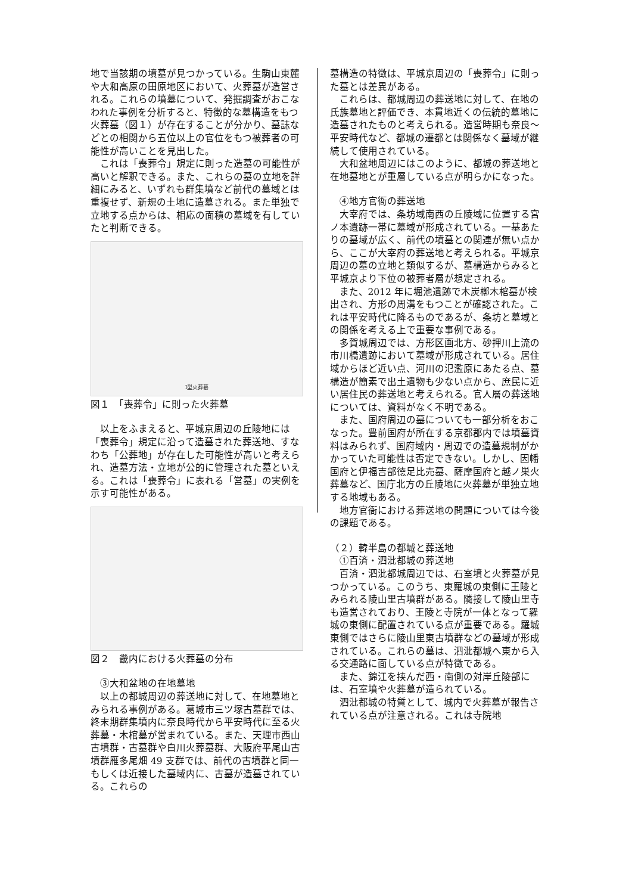地で当該期の墳墓が見つかっている。生駒山東麓や大和高原の田原地区において、火葬墓が造営される。これらの墳墓について、発掘調査がおこなわれた事例を分析すると、特徴的な墓構造をもつ火葬墓（図１）が存在することが分かり、墓誌などとの相関から五位以上の官位をもつ被葬者の可能性が高いことを見出した。
これは「喪葬令」規定に則った造墓の可能性が高いと解釈できる。また、これらの墓の立地を詳細にみると、いずれも群集墳など前代の墓域とは重複せず、新規の土地に造墓される。また単独で立地する点からは、相応の面積の墓域を有していたと判断できる。
Ⅰ型火葬墓
図１　「喪葬令」に則った火葬墓
以上をふまえると、平城京周辺の丘陵地には「喪葬令」規定に沿って造墓された葬送地、すなわち「公葬地」が存在した可能性が高いと考えられ、造墓方法・立地が公的に管理された墓といえる。これは「喪葬令」に表れる「営墓」の実例を示す可能性がある。
図２　畿内における火葬墓の分布
③大和盆地の在地墓地
以上の都城周辺の葬送地に対して、在地墓地とみられる事例がある。葛城市三ツ塚古墓群では、終末期群集墳内に奈良時代から平安時代に至る火葬墓・木棺墓が営まれている。また、天理市西山古墳群・古墓群や白川火葬墓群、大阪府平尾山古墳群雁多尾畑 49 支群では、前代の古墳群と同一もしくは近接した墓域内に、古墓が造墓されている。これらの
墓構造の特徴は、平城京周辺の「喪葬令」に則った墓とは差異がある。
これらは、都城周辺の葬送地に対して、在地の氏族墓地と評価でき、本貫地近くの伝統的墓地に造墓されたものと考えられる。造営時期も奈良～平安時代など、都城の遷都とは関係なく墓域が継続して使用されている。
大和盆地周辺にはこのように、都城の葬送地と在地墓地とが重層している点が明らかになった。
④地方官衙の葬送地
大宰府では、条坊域南西の丘陵域に位置する宮ノ本遺跡一帯に墓域が形成されている。一基あたりの墓域が広く、前代の墳墓との関連が無い点から、ここが大宰府の葬送地と考えられる。平城京周辺の墓の立地と類似するが、墓構造からみると平城京より下位の被葬者層が想定される。
また、2012 年に堀池遺跡で木炭槨木棺墓が検出され、方形の周溝をもつことが確認された。これは平安時代に降るものであるが、条坊と墓域との関係を考える上で重要な事例である。
多賀城周辺では、方形区画北方、砂押川上流の市川橋遺跡において墓域が形成されている。居住域からほど近い点、河川の氾濫原にあたる点、墓構造が簡素で出土遺物も少ない点から、庶民に近い居住民の葬送地と考えられる。官人層の葬送地については、資料がなく不明である。
また、国府周辺の墓についても一部分析をおこなった。豊前国府が所在する京都郡内では墳墓資料はみられず、国府域内・周辺での造墓規制がかかっていた可能性は否定できない。しかし、因幡国府と伊福吉部徳足比売墓、薩摩国府と越ノ巣火葬墓など、国庁北方の丘陵地に火葬墓が単独立地する地域もある。
地方官衙における葬送地の問題については今後の課題である。
（２）韓半島の都城と葬送地
①百済・泗沘都城の葬送地
百済・泗沘都城周辺では、石室墳と火葬墓が見つかっている。このうち、東羅城の東側に王陵とみられる陵山里古墳群がある。隣接して陵山里寺も造営されており、王陵と寺院が一体となって羅城の東側に配置されている点が重要である。羅城東側ではさらに陵山里東古墳群などの墓域が形成されている。これらの墓は、泗沘都城へ東から入る交通路に面している点が特徴である。
また、錦江を挟んだ西・南側の対岸丘陵部には、石室墳や火葬墓が造られている。
泗沘都城の特質として、城内で火葬墓が報告されている点が注意される。これは寺院地